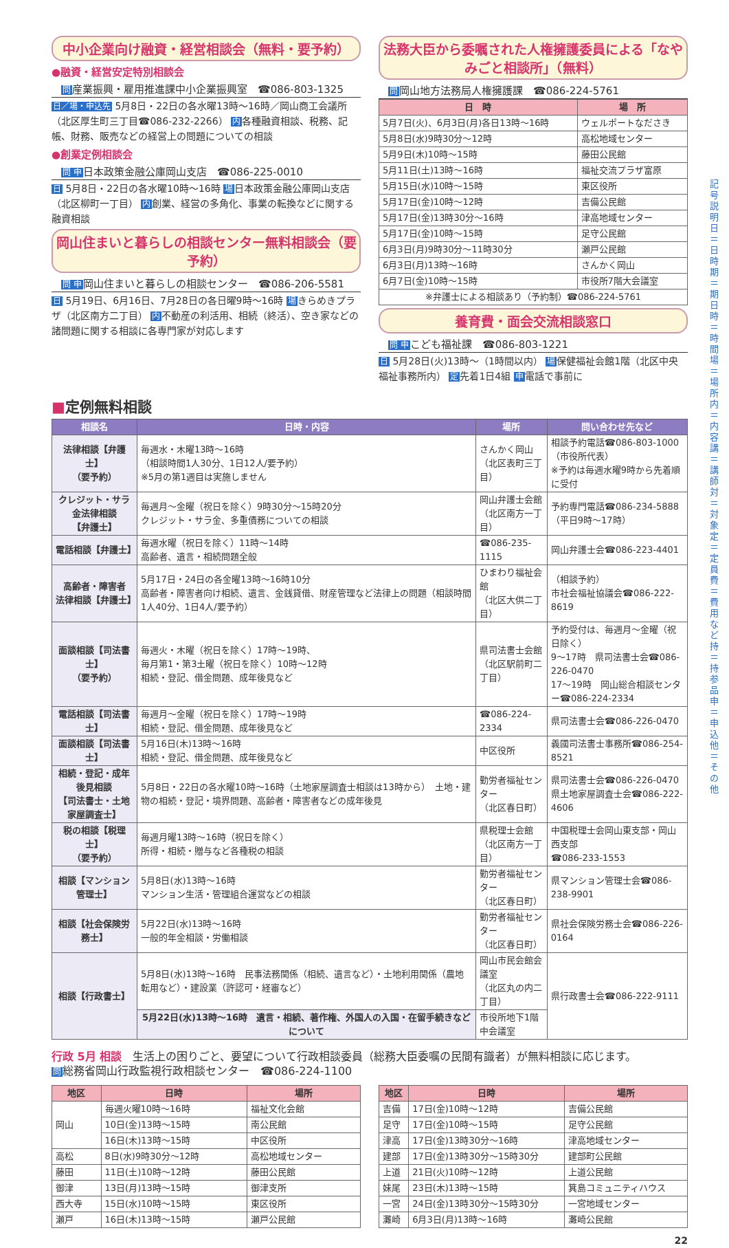中小企業向け融資・経営相談会（無料・要予約）
●融資・経営安定特別相談会
問産業振興・雇用推進課中小企業振興室　☎086-803-1325
日／場・申込先 5月8日・22日の各水曜13時～16時／岡山商工会議所（北区厚生町三丁目☎086-232-2266） 内各種融資相談、税務、記帳、財務、販売などの経営上の問題についての相談
●創業定例相談会
問申日本政策金融公庫岡山支店　☎086-225-0010
日 5月8日・22日の各水曜10時～16時 場日本政策金融公庫岡山支店（北区柳町一丁目） 内創業、経営の多角化、事業の転換などに関する融資相談
岡山住まいと暮らしの相談センター無料相談会（要予約）
問申岡山住まいと暮らしの相談センター　☎086-206-5581
日 5月19日、6月16日、7月28日の各日曜9時～16時 場きらめきプラザ（北区南方二丁目） 内不動産の利活用、相続（終活）、空き家などの諸問題に関する相談に各専門家が対応します
法務大臣から委嘱された人権擁護委員による「なやみごと相談所」（無料）
問岡山地方法務局人権擁護課　☎086-224-5761
| 日 時 | 場 所 |
| --- | --- |
| 5月7日(火)、6月3日(月)各日13時～16時 | ウェルポートなださき |
| 5月8日(水)9時30分～12時 | 高松地域センター |
| 5月9日(木)10時～15時 | 藤田公民館 |
| 5月11日(土)13時～16時 | 福祉交流プラザ富原 |
| 5月15日(水)10時～15時 | 東区役所 |
| 5月17日(金)10時～12時 | 吉備公民館 |
| 5月17日(金)13時30分～16時 | 津高地域センター |
| 5月17日(金)10時～15時 | 足守公民館 |
| 6月3日(月)9時30分～11時30分 | 瀬戸公民館 |
| 6月3日(月)13時～16時 | さんかく岡山 |
| 6月7日(金)10時～15時 | 市役所7階大会議室 |
| ※弁護士による相談あり（予約制）☎086-224-5761 | |
養育費・面会交流相談窓口
問申こども福祉課　☎086-803-1221
日 5月28日(火)13時～（1時間以内） 場保健福祉会館1階（北区中央福祉事務所内） 定先着1日4組 申電話で事前に
■定例無料相談
| 相談名 | 日時・内容 | 場所 | 問い合わせ先など |
| --- | --- | --- | --- |
| 法律相談【弁護士】 （要予約） | 毎週水・木曜13時～16時 （相談時間1人30分、1日12人/要予約） ※5月の第1週目は実施しません | さんかく岡山 （北区表町三丁目） | 相談予約電話☎086-803-1000（市役所代表） ※予約は毎週水曜9時から先着順に受付 |
| クレジット・サラ金法律相談 【弁護士】 | 毎週月～金曜（祝日を除く）9時30分～15時20分 クレジット・サラ金、多重債務についての相談 | 岡山弁護士会館 （北区南方一丁目） | 予約専門電話☎086-234-5888 （平日9時～17時） |
| 電話相談【弁護士】 | 毎週水曜（祝日を除く）11時～14時 高齢者、遺言・相続問題全般 | ☎086-235-1115 | 岡山弁護士会☎086-223-4401 |
| 高齢者・障害者 法律相談【弁護士】 | 5月17日・24日の各金曜13時～16時10分 高齢者・障害者向け相続、遺言、金銭貸借、財産管理など法律上の問題（相談時間1人40分、1日4人/要予約） | ひまわり福祉会館 （北区大供二丁目） | （相談予約） 市社会福祉協議会☎086-222-8619 |
| 面談相談【司法書士】 （要予約） | 毎週火・木曜（祝日を除く）17時～19時、 毎月第1・第3土曜（祝日を除く）10時～12時 相続・登記、借金問題、成年後見など | 県司法書士会館 （北区駅前町二丁目） | 予約受付は、毎週月～金曜（祝日除く） 9～17時 県司法書士会☎086-226-0470 17～19時 岡山総合相談センター☎086-224-2334 |
| 電話相談【司法書士】 | 毎週月～金曜（祝日を除く）17時～19時 相続・登記、借金問題、成年後見など | ☎086-224-2334 | 県司法書士会☎086-226-0470 |
| 面談相談【司法書士】 | 5月16日(木)13時～16時 相続・登記、借金問題、成年後見など | 中区役所 | 義國司法書士事務所☎086-254-8521 |
| 相続・登記・成年後見相談 【司法書士・土地家屋調査士】 | 5月8日・22日の各水曜10時～16時（土地家屋調査士相談は13時から） 土地・建物の相続・登記・境界問題、高齢者・障害者などの成年後見 | 勤労者福祉センター （北区春日町） | 県司法書士会☎086-226-0470 県土地家屋調査士会☎086-222-4606 |
| 税の相談【税理士】 （要予約） | 毎週月曜13時～16時（祝日を除く） 所得・相続・贈与など各種税の相談 | 県税理士会館 （北区南方一丁目） | 中国税理士会岡山東支部・岡山西支部 ☎086-233-1553 |
| 相談【マンション管理士】 | 5月8日(水)13時～16時 マンション生活・管理組合運営などの相談 | 勤労者福祉センター （北区春日町） | 県マンション管理士会☎086-238-9901 |
| 相談【社会保険労務士】 | 5月22日(水)13時～16時 一般的年金相談・労働相談 | 勤労者福祉センター （北区春日町） | 県社会保険労務士会☎086-226-0164 |
| 相談【行政書士】 | 5月8日(水)13時～16時 民事法務関係（相続、遺言など）・土地利用関係（農地転用など）・建設業（許認可・経審など） | 岡山市民会館会議室 （北区丸の内二丁目） | 県行政書士会☎086-222-9111 |
| | 5月22日(水)13時～16時 遺言・相続、著作権、外国人の入国・在留手続きなどについて | 市役所地下1階 中会議室 | |
行政 5月 相談　生活上の困りごと、要望について行政相談委員（総務大臣委嘱の民間有識者）が無料相談に応じます。
問総務省岡山行政監視行政相談センター　☎086-224-1100
| 地区 | 日時 | 場所 |
| --- | --- | --- |
| 岡山 | 毎週火曜10時～16時 | 福祉文化会館 |
| | 10日(金)13時～15時 | 南公民館 |
| | 16日(木)13時～15時 | 中区役所 |
| 高松 | 8日(水)9時30分～12時 | 高松地域センター |
| 藤田 | 11日(土)10時～12時 | 藤田公民館 |
| 御津 | 13日(月)13時～15時 | 御津支所 |
| 西大寺 | 15日(水)10時～15時 | 東区役所 |
| 瀬戸 | 16日(木)13時～15時 | 瀬戸公民館 |
| 地区 | 日時 | 場所 |
| --- | --- | --- |
| 吉備 | 17日(金)10時～12時 | 吉備公民館 |
| 足守 | 17日(金)10時～15時 | 足守公民館 |
| 津高 | 17日(金)13時30分～16時 | 津高地域センター |
| 建部 | 17日(金)13時30分～15時30分 | 建部町公民館 |
| 上道 | 21日(火)10時～12時 | 上道公民館 |
| 妹尾 | 23日(木)13時～15時 | 箕島コミュニティハウス |
| 一宮 | 24日(金)13時30分～15時30分 | 一宮地域センター |
| 灘崎 | 6月3日(月)13時～16時 | 灘崎公民館 |
22
記号説明 日＝日時 期＝期日 時＝時間 場＝場所 内＝内容 講＝講師 対＝対象 定＝定員 費＝費用など 持＝持参品 申＝申込 他＝その他